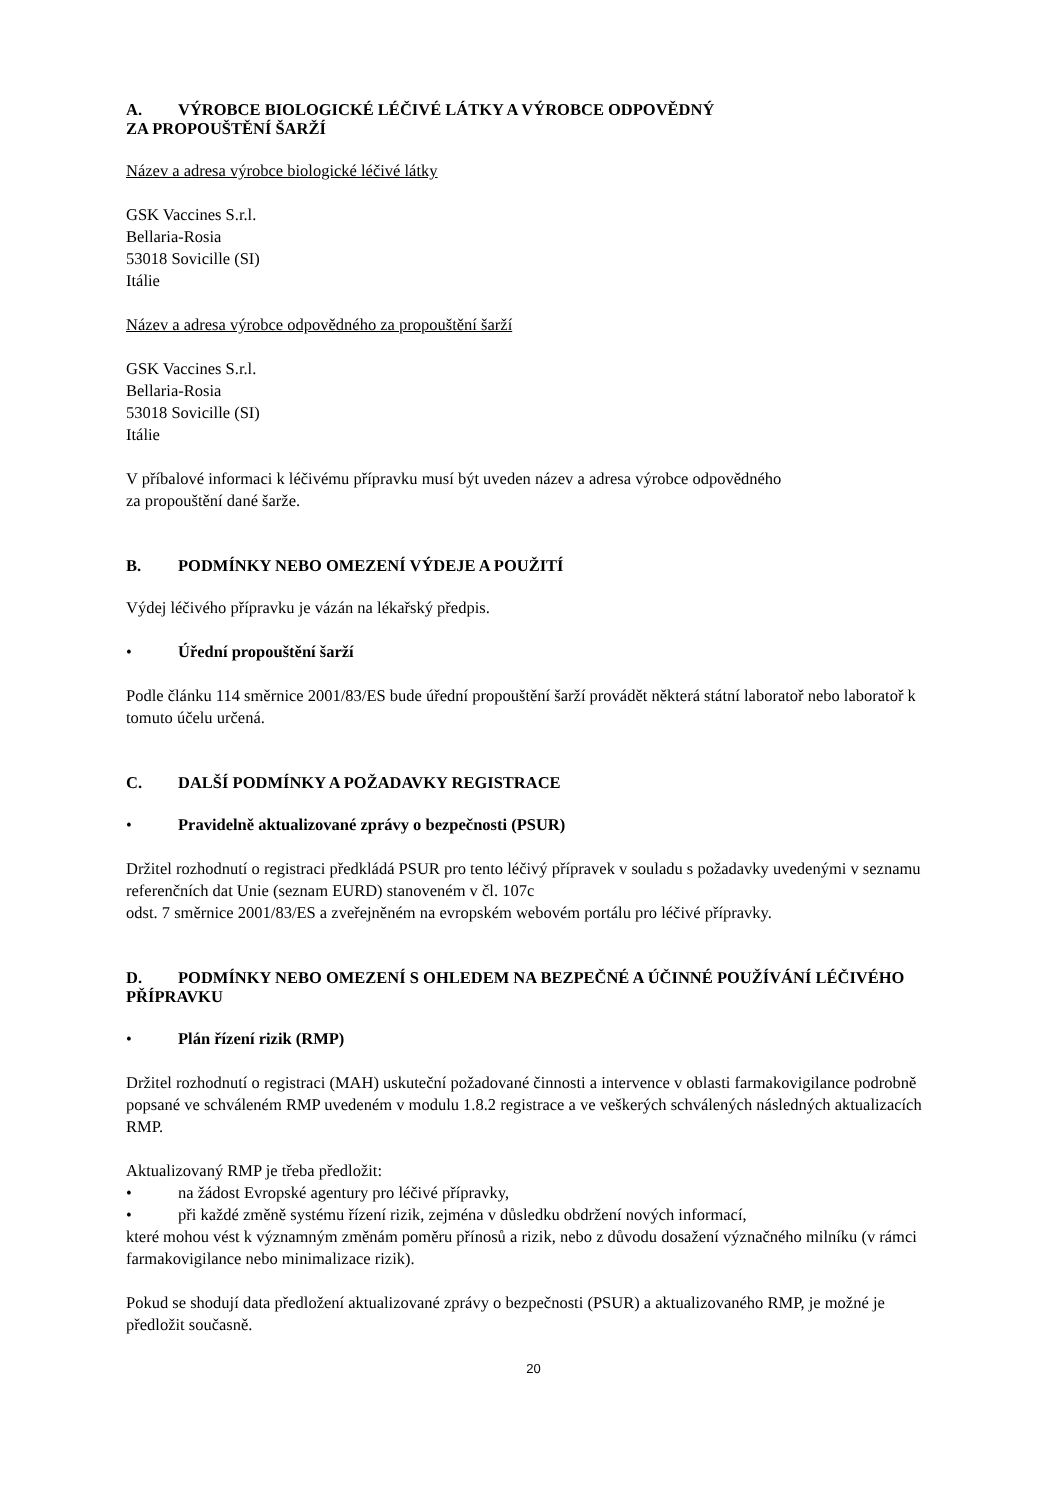A. VÝROBCE BIOLOGICKÉ LÉČIVÉ LÁTKY A VÝROBCE ODPOVĚDNÝ
ZA PROPOUŠTĚNÍ ŠARŽÍ
Název a adresa výrobce biologické léčivé látky
GSK Vaccines S.r.l.
Bellaria-Rosia
53018 Sovicille (SI)
Itálie
Název a adresa výrobce odpovědného za propouštění šarží
GSK Vaccines S.r.l.
Bellaria-Rosia
53018 Sovicille (SI)
Itálie
V příbalové informaci k léčivému přípravku musí být uveden název a adresa výrobce odpovědného
za propouštění dané šarže.
B. PODMÍNKY NEBO OMEZENÍ VÝDEJE A POUŽITÍ
Výdej léčivého přípravku je vázán na lékařský předpis.
• Úřední propouštění šarží
Podle článku 114 směrnice 2001/83/ES bude úřední propouštění šarží provádět některá státní laboratoř nebo laboratoř k tomuto účelu určená.
C. DALŠÍ PODMÍNKY A POŽADAVKY REGISTRACE
• Pravidelně aktualizované zprávy o bezpečnosti (PSUR)
Držitel rozhodnutí o registraci předkládá PSUR pro tento léčivý přípravek v souladu s požadavky uvedenými v seznamu referenčních dat Unie (seznam EURD) stanoveném v čl. 107c
odst. 7 směrnice 2001/83/ES a zveřejněném na evropském webovém portálu pro léčivé přípravky.
D. PODMÍNKY NEBO OMEZENÍ S OHLEDEM NA BEZPEČNÉ A ÚČINNÉ POUŽÍVÁNÍ LÉČIVÉHO PŘÍPRAVKU
• Plán řízení rizik (RMP)
Držitel rozhodnutí o registraci (MAH) uskuteční požadované činnosti a intervence v oblasti farmakovigilance podrobně popsané ve schváleném RMP uvedeném v modulu 1.8.2 registrace a ve veškerých schválených následných aktualizacích RMP.
Aktualizovaný RMP je třeba předložit:
• na žádost Evropské agentury pro léčivé přípravky,
• při každé změně systému řízení rizik, zejména v důsledku obdržení nových informací,
které mohou vést k významným změnám poměru přínosů a rizik, nebo z důvodu dosažení význačného milníku (v rámci farmakovigilance nebo minimalizace rizik).
Pokud se shodují data předložení aktualizované zprávy o bezpečnosti (PSUR) a aktualizovaného RMP, je možné je předložit současně.
20